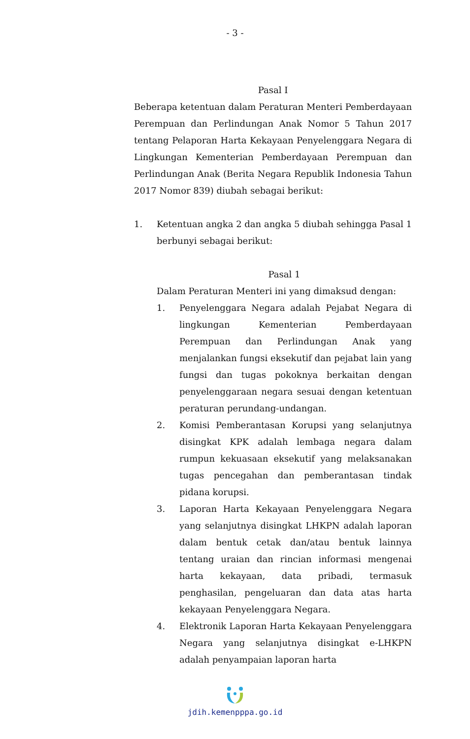- 3 -
Pasal I
Beberapa ketentuan dalam Peraturan Menteri Pemberdayaan Perempuan dan Perlindungan Anak Nomor 5 Tahun 2017 tentang Pelaporan Harta Kekayaan Penyelenggara Negara di Lingkungan Kementerian Pemberdayaan Perempuan dan Perlindungan Anak (Berita Negara Republik Indonesia Tahun 2017 Nomor 839) diubah sebagai berikut:
1. Ketentuan angka 2 dan angka 5 diubah sehingga Pasal 1 berbunyi sebagai berikut:
Pasal 1
Dalam Peraturan Menteri ini yang dimaksud dengan:
1. Penyelenggara Negara adalah Pejabat Negara di lingkungan Kementerian Pemberdayaan Perempuan dan Perlindungan Anak yang menjalankan fungsi eksekutif dan pejabat lain yang fungsi dan tugas pokoknya berkaitan dengan penyelenggaraan negara sesuai dengan ketentuan peraturan perundang-undangan.
2. Komisi Pemberantasan Korupsi yang selanjutnya disingkat KPK adalah lembaga negara dalam rumpun kekuasaan eksekutif yang melaksanakan tugas pencegahan dan pemberantasan tindak pidana korupsi.
3. Laporan Harta Kekayaan Penyelenggara Negara yang selanjutnya disingkat LHKPN adalah laporan dalam bentuk cetak dan/atau bentuk lainnya tentang uraian dan rincian informasi mengenai harta kekayaan, data pribadi, termasuk penghasilan, pengeluaran dan data atas harta kekayaan Penyelenggara Negara.
4. Elektronik Laporan Harta Kekayaan Penyelenggara Negara yang selanjutnya disingkat e-LHKPN adalah penyampaian laporan harta
jdih.kemenpppa.go.id